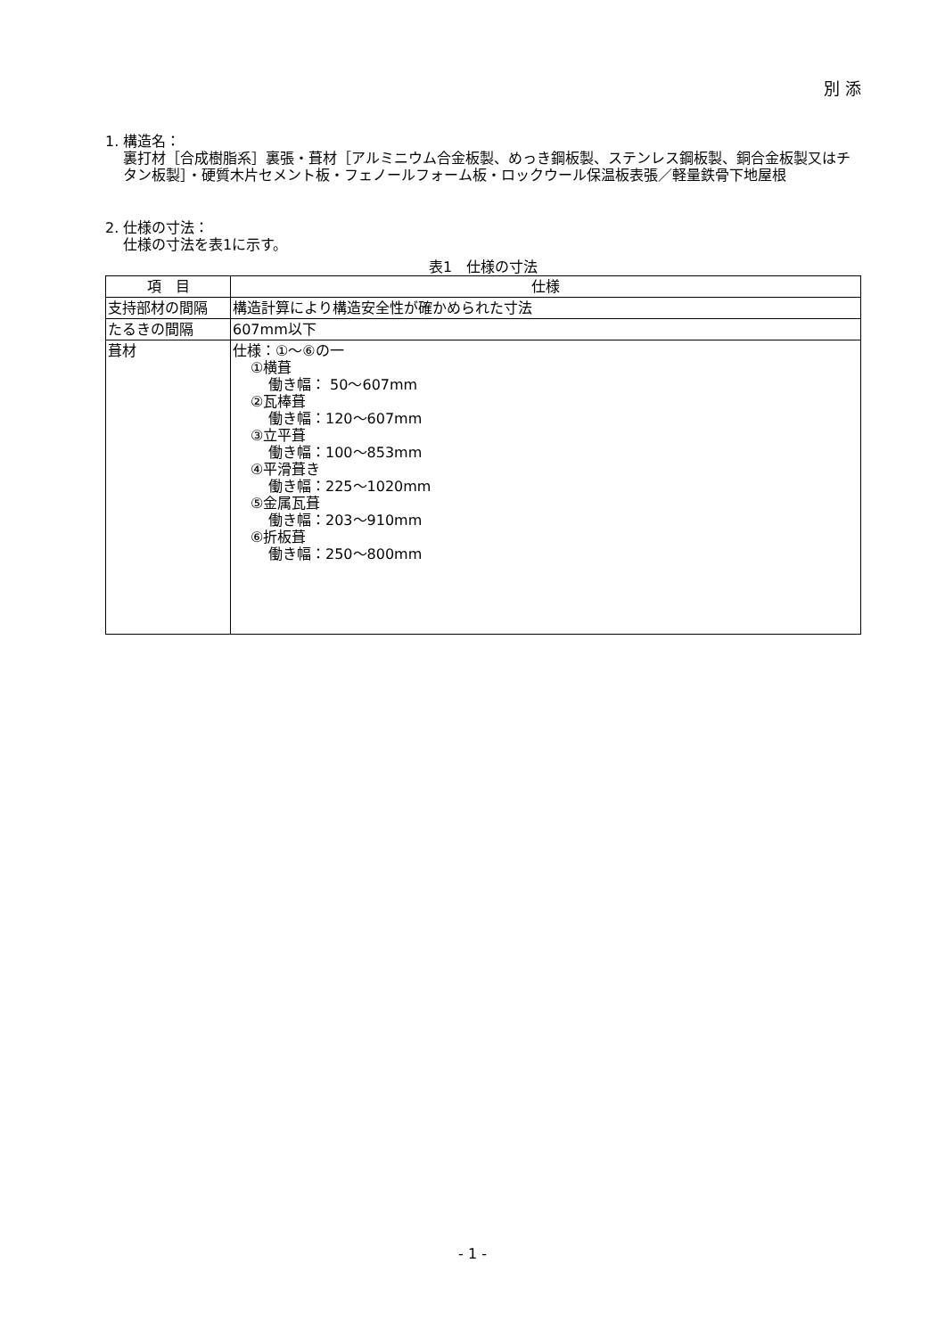別 添
1. 構造名：
裏打材［合成樹脂系］裏張・葺材［アルミニウム合金板製、めっき鋼板製、ステンレス鋼板製、銅合金板製又はチタン板製］・硬質木片セメント板・フェノールフォーム板・ロックウール保温板表張／軽量鉄骨下地屋根
2. 仕様の寸法：
仕様の寸法を表1に示す。
表1　仕様の寸法
| 項 目 | 仕様 |
| --- | --- |
| 支持部材の間隔 | 構造計算により構造安全性が確かめられた寸法 |
| たるきの間隔 | 607mm以下 |
| 葺材 | 仕様：①～⑥の一 ①横葺 働き幅： 50～607mm ②瓦棒葺 働き幅：120～607mm ③立平葺 働き幅：100～853mm ④平滑葺き 働き幅：225～1020mm ⑤金属瓦葺 働き幅：203～910mm ⑥折板葺 働き幅：250～800mm |
- 1 -